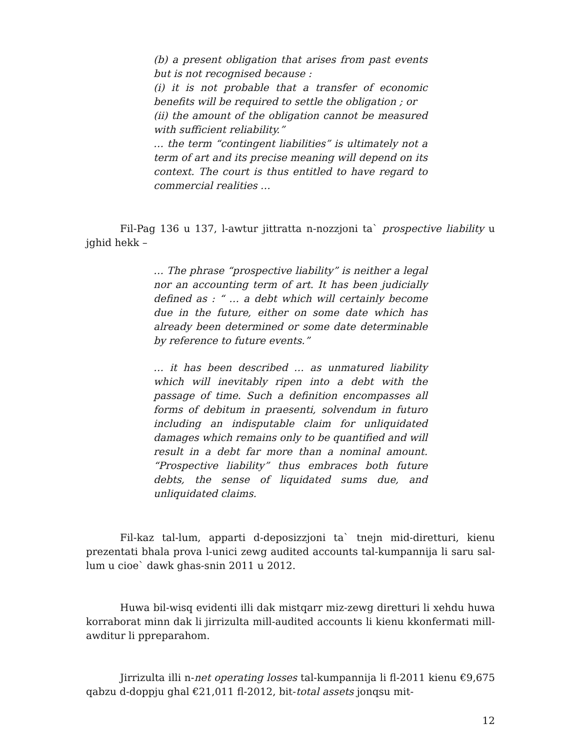(b) a present obligation that arises from past events but is not recognised because :
(i) it is not probable that a transfer of economic benefits will be required to settle the obligation ; or
(ii) the amount of the obligation cannot be measured with sufficient reliability.”
… the term “contingent liabilities” is ultimately not a term of art and its precise meaning will depend on its context. The court is thus entitled to have regard to commercial realities …
Fil-Pag 136 u 137, l-awtur jittratta n-nozzjoni ta` prospective liability u jghid hekk –
… The phrase “prospective liability” is neither a legal nor an accounting term of art. It has been judicially defined as : “ … a debt which will certainly become due in the future, either on some date which has already been determined or some date determinable by reference to future events.”
… it has been described … as unmatured liability which will inevitably ripen into a debt with the passage of time. Such a definition encompasses all forms of debitum in praesenti, solvendum in futuro including an indisputable claim for unliquidated damages which remains only to be quantified and will result in a debt far more than a nominal amount. “Prospective liability” thus embraces both future debts, the sense of liquidated sums due, and unliquidated claims.
Fil-kaz tal-lum, apparti d-deposizzjoni ta` tnejn mid-diretturi, kienu prezentati bhala prova l-unici zewg audited accounts tal-kumpannija li saru sal-lum u cioe` dawk ghas-snin 2011 u 2012.
Huwa bil-wisq evidenti illi dak mistqarr miz-zewg diretturi li xehdu huwa korraborat minn dak li jirrizulta mill-audited accounts li kienu kkonfermati mill-awditur li ppreparahom.
Jirrizulta illi n-net operating losses tal-kumpannija li fl-2011 kienu €9,675 qabzu d-doppju ghal €21,011 fl-2012, bit-total assets jonqsu mit-
12